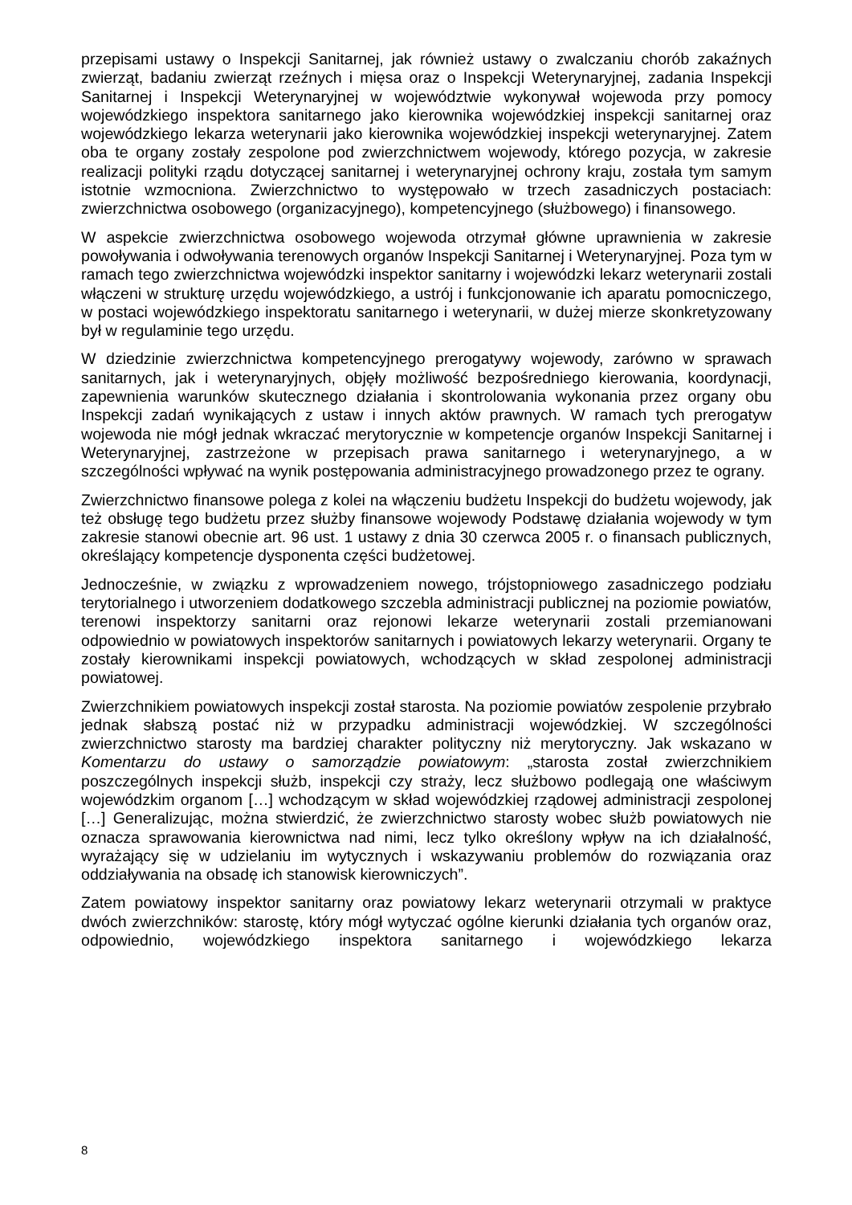przepisami ustawy o Inspekcji Sanitarnej, jak również ustawy o zwalczaniu chorób zakaźnych zwierząt, badaniu zwierząt rzeźnych i mięsa oraz o Inspekcji Weterynaryjnej, zadania Inspekcji Sanitarnej i Inspekcji Weterynaryjnej w województwie wykonywał wojewoda przy pomocy wojewódzkiego inspektora sanitarnego jako kierownika wojewódzkiej inspekcji sanitarnej oraz wojewódzkiego lekarza weterynarii jako kierownika wojewódzkiej inspekcji weterynaryjnej. Zatem oba te organy zostały zespolone pod zwierzchnictwem wojewody, którego pozycja, w zakresie realizacji polityki rządu dotyczącej sanitarnej i weterynaryjnej ochrony kraju, została tym samym istotnie wzmocniona. Zwierzchnictwo to występowało w trzech zasadniczych postaciach: zwierzchnictwa osobowego (organizacyjnego), kompetencyjnego (służbowego) i finansowego.
W aspekcie zwierzchnictwa osobowego wojewoda otrzymał główne uprawnienia w zakresie powoływania i odwoływania terenowych organów Inspekcji Sanitarnej i Weterynaryjnej. Poza tym w ramach tego zwierzchnictwa wojewódzki inspektor sanitarny i wojewódzki lekarz weterynarii zostali włączeni w strukturę urzędu wojewódzkiego, a ustrój i funkcjonowanie ich aparatu pomocniczego, w postaci wojewódzkiego inspektoratu sanitarnego i weterynarii, w dużej mierze skonkretyzowany był w regulaminie tego urzędu.
W dziedzinie zwierzchnictwa kompetencyjnego prerogatywy wojewody, zarówno w sprawach sanitarnych, jak i weterynaryjnych, objęły możliwość bezpośredniego kierowania, koordynacji, zapewnienia warunków skutecznego działania i skontrolowania wykonania przez organy obu Inspekcji zadań wynikających z ustaw i innych aktów prawnych. W ramach tych prerogatyw wojewoda nie mógł jednak wkraczać merytorycznie w kompetencje organów Inspekcji Sanitarnej i Weterynaryjnej, zastrzeżone w przepisach prawa sanitarnego i weterynaryjnego, a w szczególności wpływać na wynik postępowania administracyjnego prowadzonego przez te ograny.
Zwierzchnictwo finansowe polega z kolei na włączeniu budżetu Inspekcji do budżetu wojewody, jak też obsługę tego budżetu przez służby finansowe wojewody Podstawę działania wojewody w tym zakresie stanowi obecnie art. 96 ust. 1 ustawy z dnia 30 czerwca 2005 r. o finansach publicznych, określający kompetencje dysponenta części budżetowej.
Jednocześnie, w związku z wprowadzeniem nowego, trójstopniowego zasadniczego podziału terytorialnego i utworzeniem dodatkowego szczebla administracji publicznej na poziomie powiatów, terenowi inspektorzy sanitarni oraz rejonowi lekarze weterynarii zostali przemianowani odpowiednio w powiatowych inspektorów sanitarnych i powiatowych lekarzy weterynarii. Organy te zostały kierownikami inspekcji powiatowych, wchodzących w skład zespolonej administracji powiatowej.
Zwierzchnikiem powiatowych inspekcji został starosta. Na poziomie powiatów zespolenie przybrało jednak słabszą postać niż w przypadku administracji wojewódzkiej. W szczególności zwierzchnictwo starosty ma bardziej charakter polityczny niż merytoryczny. Jak wskazano w Komentarzu do ustawy o samorządzie powiatowym: „starosta został zwierzchnikiem poszczególnych inspekcji służb, inspekcji czy straży, lecz służbowo podlegają one właściwym wojewódzkim organom […] wchodzącym w skład wojewódzkiej rządowej administracji zespolonej […] Generalizując, można stwierdzić, że zwierzchnictwo starosty wobec służb powiatowych nie oznacza sprawowania kierownictwa nad nimi, lecz tylko określony wpływ na ich działalność, wyrażający się w udzielaniu im wytycznych i wskazywaniu problemów do rozwiązania oraz oddziaływania na obsadę ich stanowisk kierowniczych”.
Zatem powiatowy inspektor sanitarny oraz powiatowy lekarz weterynarii otrzymali w praktyce dwóch zwierzchników: starostę, który mógł wytyczać ogólne kierunki działania tych organów oraz, odpowiednio, wojewódzkiego inspektora sanitarnego i wojewódzkiego lekarza
8